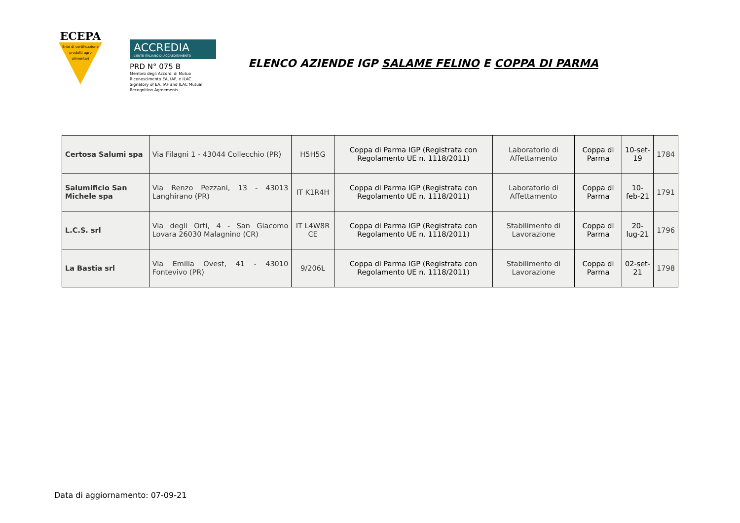ECEPA
Ente di certificazione prodotti agro alimentari
ACCREDIA
L'ENTE ITALIANO DI ACCREDITAMENTO
PRD N° 075 B
Membro degli Accordi di Mutuo Riconoscimento EA, IAF, e ILAC.
Signatory of EA, IAF and ILAC Mutual Recognition Agreements.
ELENCO AZIENDE IGP SALAME FELINO E COPPA DI PARMA
| Certosa Salumi spa | Via Filagni 1 - 43044 Collecchio (PR) | H5H5G | Coppa di Parma IGP (Registrata con Regolamento UE n. 1118/2011) | Laboratorio di Affettamento | Coppa di Parma | 10-set-19 | 1784 |
| Salumificio San Michele spa | Via Renzo Pezzani, 13 - 43013 Langhirano (PR) | IT K1R4H | Coppa di Parma IGP (Registrata con Regolamento UE n. 1118/2011) | Laboratorio di Affettamento | Coppa di Parma | 10-feb-21 | 1791 |
| L.C.S. srl | Via degli Orti, 4 - San Giacomo Lovara 26030 Malagnino (CR) | IT L4W8R CE | Coppa di Parma IGP (Registrata con Regolamento UE n. 1118/2011) | Stabilimento di Lavorazione | Coppa di Parma | 20-lug-21 | 1796 |
| La Bastia srl | Via Emilia Ovest, 41 - 43010 Fontevivo (PR) | 9/206L | Coppa di Parma IGP (Registrata con Regolamento UE n. 1118/2011) | Stabilimento di Lavorazione | Coppa di Parma | 02-set-21 | 1798 |
Data di aggiornamento: 07-09-21